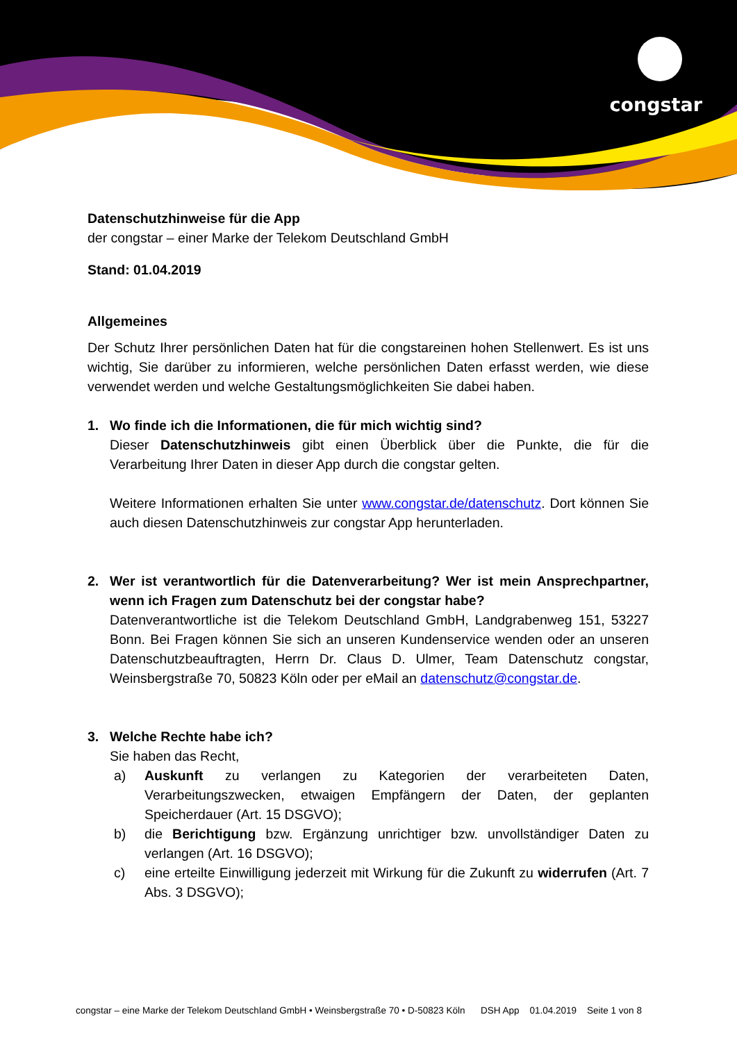congstar
Datenschutzhinweise für die App
der congstar – einer Marke der Telekom Deutschland GmbH
Stand: 01.04.2019
Allgemeines
Der Schutz Ihrer persönlichen Daten hat für die congstareinen hohen Stellenwert. Es ist uns wichtig, Sie darüber zu informieren, welche persönlichen Daten erfasst werden, wie diese verwendet werden und welche Gestaltungsmöglichkeiten Sie dabei haben.
1. Wo finde ich die Informationen, die für mich wichtig sind?
Dieser Datenschutzhinweis gibt einen Überblick über die Punkte, die für die Verarbeitung Ihrer Daten in dieser App durch die congstar gelten.
Weitere Informationen erhalten Sie unter www.congstar.de/datenschutz. Dort können Sie auch diesen Datenschutzhinweis zur congstar App herunterladen.
2. Wer ist verantwortlich für die Datenverarbeitung? Wer ist mein Ansprechpartner, wenn ich Fragen zum Datenschutz bei der congstar habe?
Datenverantwortliche ist die Telekom Deutschland GmbH, Landgrabenweg 151, 53227 Bonn. Bei Fragen können Sie sich an unseren Kundenservice wenden oder an unseren Datenschutzbeauftragten, Herrn Dr. Claus D. Ulmer, Team Datenschutz congstar, Weinsbergstraße 70, 50823 Köln oder per eMail an datenschutz@congstar.de.
3. Welche Rechte habe ich?
Sie haben das Recht,
a) Auskunft zu verlangen zu Kategorien der verarbeiteten Daten, Verarbeitungszwecken, etwaigen Empfängern der Daten, der geplanten Speicherdauer (Art. 15 DSGVO);
b) die Berichtigung bzw. Ergänzung unrichtiger bzw. unvollständiger Daten zu verlangen (Art. 16 DSGVO);
c) eine erteilte Einwilligung jederzeit mit Wirkung für die Zukunft zu widerrufen (Art. 7 Abs. 3 DSGVO);
congstar – eine Marke der Telekom Deutschland GmbH • Weinsbergstraße 70 • D-50823 Köln DSH App 01.04.2019 Seite 1 von 8